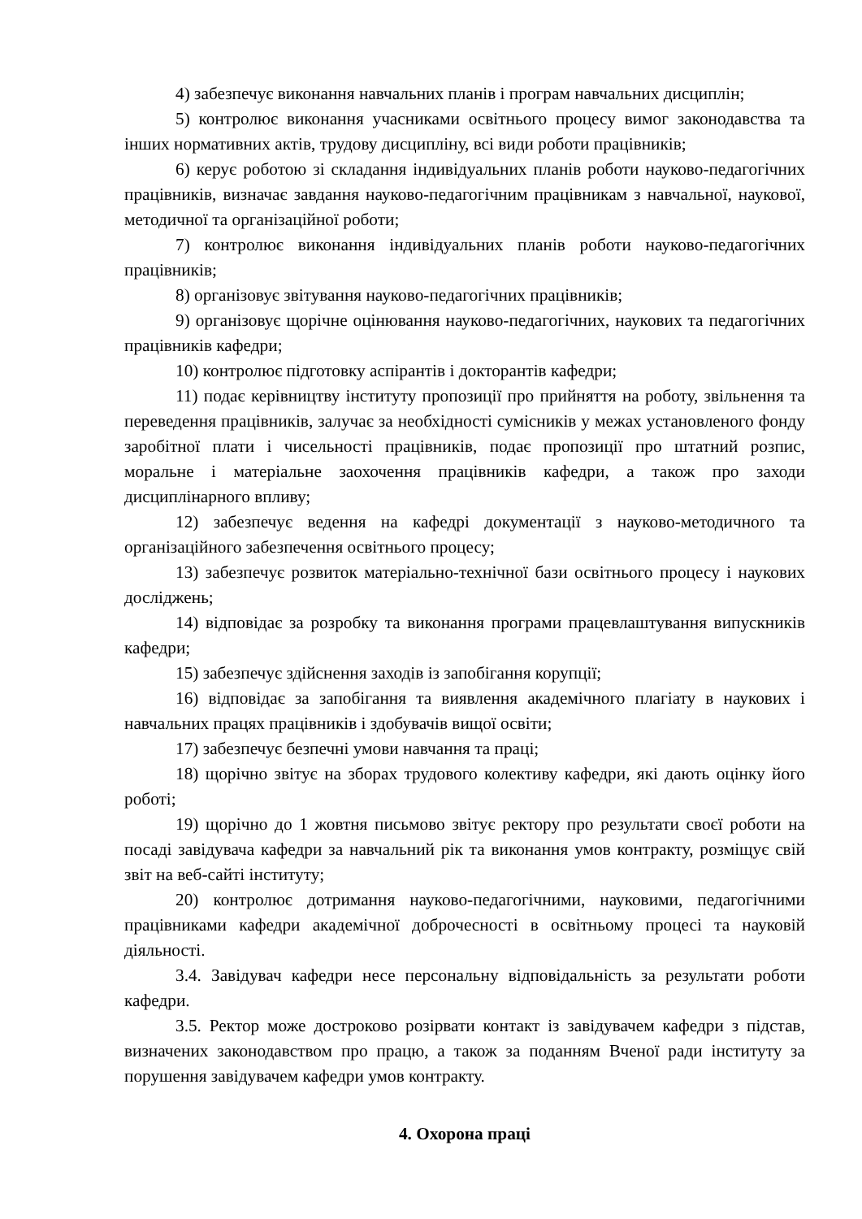4) забезпечує виконання навчальних планів і програм навчальних дисциплін;
5) контролює виконання учасниками освітнього процесу вимог законодавства та інших нормативних актів, трудову дисципліну, всі види роботи працівників;
6) керує роботою зі складання індивідуальних планів роботи науково-педагогічних працівників, визначає завдання науково-педагогічним працівникам з навчальної, наукової, методичної та організаційної роботи;
7) контролює виконання індивідуальних планів роботи науково-педагогічних працівників;
8) організовує звітування науково-педагогічних працівників;
9) організовує щорічне оцінювання науково-педагогічних, наукових та педагогічних працівників кафедри;
10) контролює підготовку аспірантів і докторантів кафедри;
11) подає керівництву інституту пропозиції про прийняття на роботу, звільнення та переведення працівників, залучає за необхідності сумісників у межах установленого фонду заробітної плати і чисельності працівників, подає пропозиції про штатний розпис, моральне і матеріальне заохочення працівників кафедри, а також про заходи дисциплінарного впливу;
12) забезпечує ведення на кафедрі документації з науково-методичного та організаційного забезпечення освітнього процесу;
13) забезпечує розвиток матеріально-технічної бази освітнього процесу і наукових досліджень;
14) відповідає за розробку та виконання програми працевлаштування випускників кафедри;
15) забезпечує здійснення заходів із запобігання корупції;
16) відповідає за запобігання та виявлення академічного плагіату в наукових і навчальних працях працівників і здобувачів вищої освіти;
17) забезпечує безпечні умови навчання та праці;
18) щорічно звітує на зборах трудового колективу кафедри, які дають оцінку його роботі;
19) щорічно до 1 жовтня письмово звітує ректору про результати своєї роботи на посаді завідувача кафедри за навчальний рік та виконання умов контракту, розміщує свій звіт на веб-сайті інституту;
20) контролює дотримання науково-педагогічними, науковими, педагогічними працівниками кафедри академічної доброчесності в освітньому процесі та науковій діяльності.
3.4. Завідувач кафедри несе персональну відповідальність за результати роботи кафедри.
3.5. Ректор може достроково розірвати контакт із завідувачем кафедри з підстав, визначених законодавством про працю, а також за поданням Вченої ради інституту за порушення завідувачем кафедри умов контракту.
4. Охорона праці